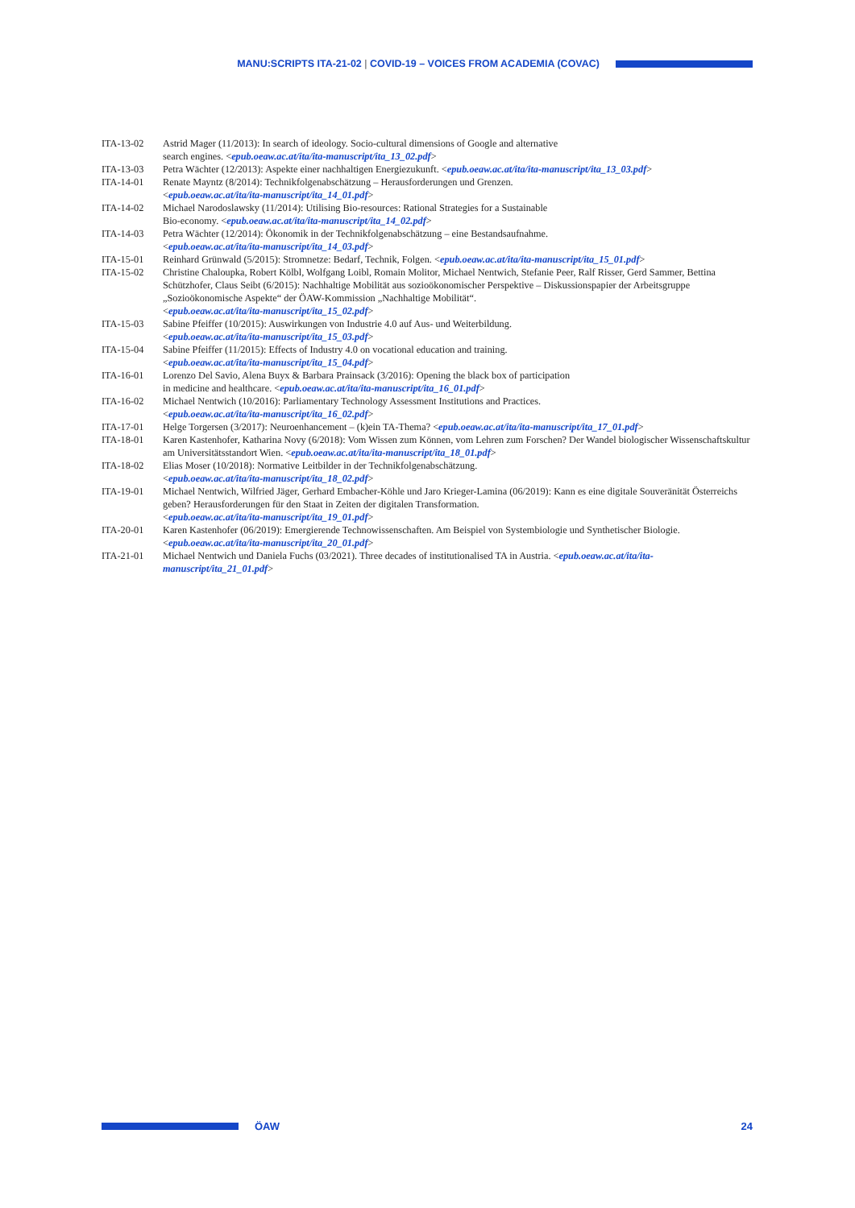MANU:SCRIPTS ITA-21-02 | COVID-19 – VOICES FROM ACADEMIA (COVAC)
ITA-13-02 Astrid Mager (11/2013): In search of ideology. Socio-cultural dimensions of Google and alternative
search engines. <epub.oeaw.ac.at/ita/ita-manuscript/ita_13_02.pdf>
ITA-13-03 Petra Wächter (12/2013): Aspekte einer nachhaltigen Energiezukunft. <epub.oeaw.ac.at/ita/ita-manuscript/ita_13_03.pdf>
ITA-14-01 Renate Mayntz (8/2014): Technikfolgenabschätzung – Herausforderungen und Grenzen.
<epub.oeaw.ac.at/ita/ita-manuscript/ita_14_01.pdf>
ITA-14-02 Michael Narodoslawsky (11/2014): Utilising Bio-resources: Rational Strategies for a Sustainable
Bio-economy. <epub.oeaw.ac.at/ita/ita-manuscript/ita_14_02.pdf>
ITA-14-03 Petra Wächter (12/2014): Ökonomik in der Technikfolgenabschätzung – eine Bestandsaufnahme.
<epub.oeaw.ac.at/ita/ita-manuscript/ita_14_03.pdf>
ITA-15-01 Reinhard Grünwald (5/2015): Stromnetze: Bedarf, Technik, Folgen. <epub.oeaw.ac.at/ita/ita-manuscript/ita_15_01.pdf>
ITA-15-02 Christine Chaloupka, Robert Kölbl, Wolfgang Loibl, Romain Molitor, Michael Nentwich, Stefanie Peer, Ralf Risser, Gerd Sammer, Bettina Schützhofer, Claus Seibt (6/2015): Nachhaltige Mobilität aus sozioökonomischer Perspektive – Diskussionspapier der Arbeitsgruppe „Sozioökonomische Aspekte“ der ÖAW-Kommission „Nachhaltige Mobilität“.
<epub.oeaw.ac.at/ita/ita-manuscript/ita_15_02.pdf>
ITA-15-03 Sabine Pfeiffer (10/2015): Auswirkungen von Industrie 4.0 auf Aus- und Weiterbildung.
<epub.oeaw.ac.at/ita/ita-manuscript/ita_15_03.pdf>
ITA-15-04 Sabine Pfeiffer (11/2015): Effects of Industry 4.0 on vocational education and training.
<epub.oeaw.ac.at/ita/ita-manuscript/ita_15_04.pdf>
ITA-16-01 Lorenzo Del Savio, Alena Buyx & Barbara Prainsack (3/2016): Opening the black box of participation
in medicine and healthcare. <epub.oeaw.ac.at/ita/ita-manuscript/ita_16_01.pdf>
ITA-16-02 Michael Nentwich (10/2016): Parliamentary Technology Assessment Institutions and Practices.
<epub.oeaw.ac.at/ita/ita-manuscript/ita_16_02.pdf>
ITA-17-01 Helge Torgersen (3/2017): Neuroenhancement – (k)ein TA-Thema? <epub.oeaw.ac.at/ita/ita-manuscript/ita_17_01.pdf>
ITA-18-01 Karen Kastenhofer, Katharina Novy (6/2018): Vom Wissen zum Können, vom Lehren zum Forschen? Der Wandel biologischer Wissenschaftskultur am Universitätsstandort Wien. <epub.oeaw.ac.at/ita/ita-manuscript/ita_18_01.pdf>
ITA-18-02 Elias Moser (10/2018): Normative Leitbilder in der Technikfolgenabschätzung.
<epub.oeaw.ac.at/ita/ita-manuscript/ita_18_02.pdf>
ITA-19-01 Michael Nentwich, Wilfried Jäger, Gerhard Embacher-Köhle und Jaro Krieger-Lamina (06/2019): Kann es eine digitale Souveränität Österreichs geben? Herausforderungen für den Staat in Zeiten der digitalen Transformation.
<epub.oeaw.ac.at/ita/ita-manuscript/ita_19_01.pdf>
ITA-20-01 Karen Kastenhofer (06/2019): Emergierende Technowissenschaften. Am Beispiel von Systembiologie und Synthetischer Biologie. <epub.oeaw.ac.at/ita/ita-manuscript/ita_20_01.pdf>
ITA-21-01 Michael Nentwich und Daniela Fuchs (03/2021). Three decades of institutionalised TA in Austria. <epub.oeaw.ac.at/ita/ita-manuscript/ita_21_01.pdf>
ÖAW 24